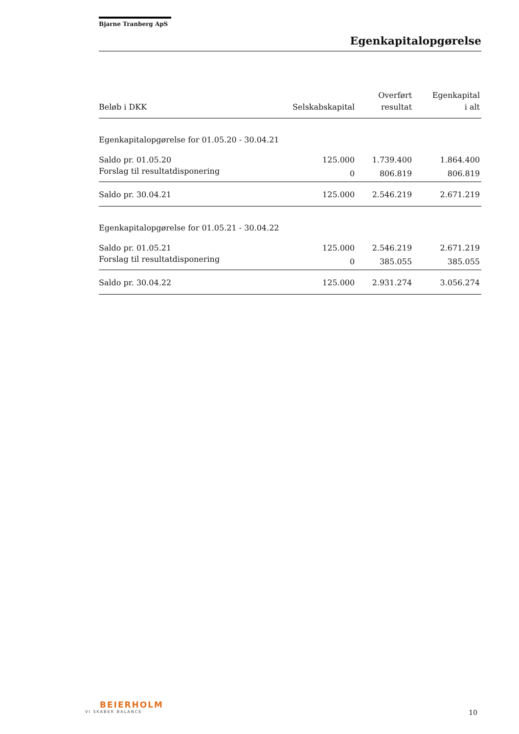Bjarne Tranberg ApS
Egenkapitalopgørelse
| Beløb i DKK | Selskabskapital | Overført resultat | Egenkapital i alt |
| --- | --- | --- | --- |
| Egenkapitalopgørelse for 01.05.20 - 30.04.21 | | | |
| Saldo pr. 01.05.20 | 125.000 | 1.739.400 | 1.864.400 |
| Forslag til resultatdisponering | 0 | 806.819 | 806.819 |
| Saldo pr. 30.04.21 | 125.000 | 2.546.219 | 2.671.219 |
| Egenkapitalopgørelse for 01.05.21 - 30.04.22 | | | |
| Saldo pr. 01.05.21 | 125.000 | 2.546.219 | 2.671.219 |
| Forslag til resultatdisponering | 0 | 385.055 | 385.055 |
| Saldo pr. 30.04.22 | 125.000 | 2.931.274 | 3.056.274 |
BEIERHOLM
VI SKABER BALANCE
10